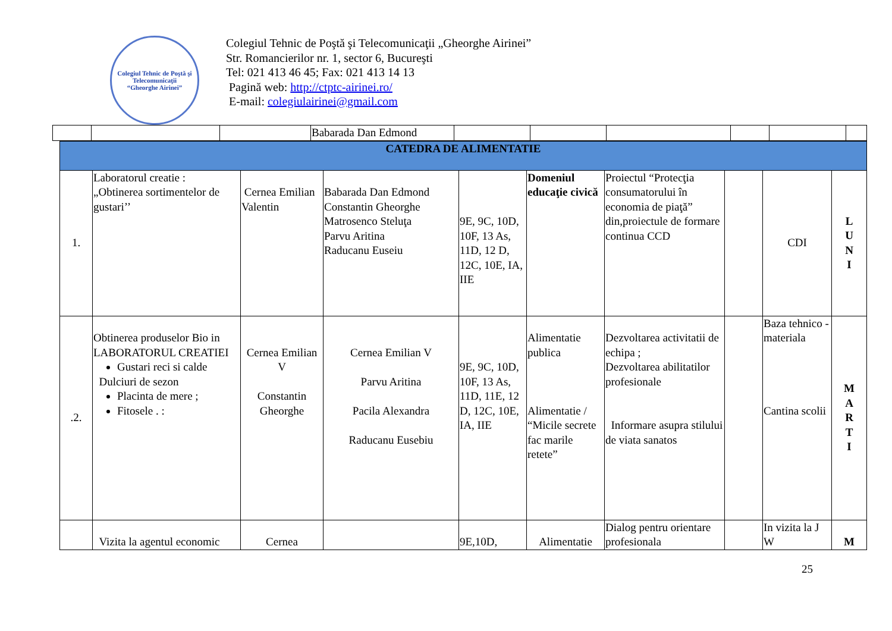Colegiul Tehnic de Poştă şi Telecomunicaţii
“Gheorghe Airinei”
Colegiul Tehnic de Poştă şi Telecomunicaţii „Gheorghe Airinei”
Str. Romancierilor nr. 1, sector 6, Bucureşti
Tel: 021 413 46 45; Fax: 021 413 14 13
Pagină web: http://ctptc-airinei.ro/
E-mail: colegiulairinei@gmail.com
| | | | Babarada Dan Edmond | | | | | | |
| CATEDRA DE ALIMENTATIE | | | | | | | | | |
| 1. | Laboratorul creatie : „Obtinerea sortimentelor de gustari’’ | Cernea Emilian Valentin | Babarada Dan Edmond Constantin Gheorghe Matrosenco Steluţa Parvu Aritina Raducanu Euseiu | 9E, 9C, 10D, 10F, 13 As, 11D, 12 D, 12C, 10E, IA, IIE | Domeniul educaţie civică | Proiectul “Protecţia consumatorului în economia de piaţă” din,proiectule de formare continua CCD | | CDI | L U N I |
| .2. | Obtinerea produselor Bio in LABORATORUL CREATIEI Gustari reci si calde Dulciuri de sezon Placinta de mere ; Fitosele . : | Cernea Emilian V Constantin Gheorghe | Cernea Emilian V Parvu Aritina Pacila Alexandra Raducanu Eusebiu | 9E, 9C, 10D, 10F, 13 As, 11D, 11E, 12 D, 12C, 10E, IA, IIE | Alimentatie publica Alimentatie / “Micile secrete fac marile retete” | Dezvoltarea activitatii de echipa ; Dezvoltarea abilitatilor profesionale Informare asupra stilului de viata sanatos | | Baza tehnico - materiala Cantina scolii | M A R T I |
| | Vizita la agentul economic | Cernea | | 9E,10D, | Alimentatie | Dialog pentru orientare profesionala | | In vizita la J W | M |
25